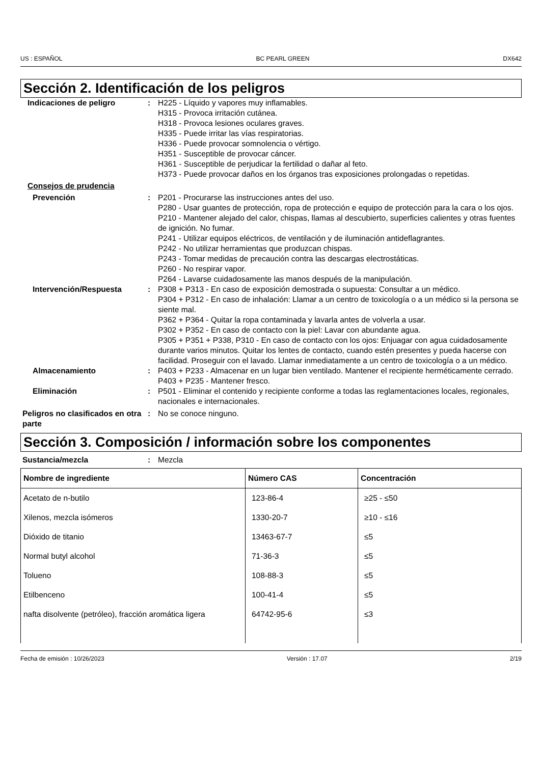US : ESPAÑOL BC PEARL GREEN DX642
Sección 2. Identificación de los peligros
Indicaciones de peligro : H225 - Líquido y vapores muy inflamables.
H315 - Provoca irritación cutánea.
H318 - Provoca lesiones oculares graves.
H335 - Puede irritar las vías respiratorias.
H336 - Puede provocar somnolencia o vértigo.
H351 - Susceptible de provocar cáncer.
H361 - Susceptible de perjudicar la fertilidad o dañar al feto.
H373 - Puede provocar daños en los órganos tras exposiciones prolongadas o repetidas.
Consejos de prudencia
Prevención : P201 - Procurarse las instrucciones antes del uso.
P280 - Usar guantes de protección, ropa de protección e equipo de protección para la cara o los ojos.
P210 - Mantener alejado del calor, chispas, llamas al descubierto, superficies calientes y otras fuentes de ignición. No fumar.
P241 - Utilizar equipos eléctricos, de ventilación y de iluminación antideflagrantes.
P242 - No utilizar herramientas que produzcan chispas.
P243 - Tomar medidas de precaución contra las descargas electrostáticas.
P260 - No respirar vapor.
P264 - Lavarse cuidadosamente las manos después de la manipulación.
Intervención/Respuesta : P308 + P313 - En caso de exposición demostrada o supuesta: Consultar a un médico.
P304 + P312 - En caso de inhalación: Llamar a un centro de toxicología o a un médico si la persona se siente mal.
P362 + P364 - Quitar la ropa contaminada y lavarla antes de volverla a usar.
P302 + P352 - En caso de contacto con la piel: Lavar con abundante agua.
P305 + P351 + P338, P310 - En caso de contacto con los ojos: Enjuagar con agua cuidadosamente durante varios minutos. Quitar los lentes de contacto, cuando estén presentes y pueda hacerse con facilidad. Proseguir con el lavado. Llamar inmediatamente a un centro de toxicología o a un médico.
Almacenamiento : P403 + P233 - Almacenar en un lugar bien ventilado. Mantener el recipiente herméticamente cerrado.
P403 + P235 - Mantener fresco.
Eliminación : P501 - Eliminar el contenido y recipiente conforme a todas las reglamentaciones locales, regionales, nacionales e internacionales.
Peligros no clasificados en otra parte
: No se conoce ninguno.
Sección 3. Composición / información sobre los componentes
Sustancia/mezcla : Mezcla
| Nombre de ingrediente | Número CAS | Concentración |
| --- | --- | --- |
| Acetato de n-butilo | 123-86-4 | ≥25 - ≤50 |
| Xilenos, mezcla isómeros | 1330-20-7 | ≥10 - ≤16 |
| Dióxido de titanio | 13463-67-7 | ≤5 |
| Normal butyl alcohol | 71-36-3 | ≤5 |
| Tolueno | 108-88-3 | ≤5 |
| Etilbenceno | 100-41-4 | ≤5 |
| nafta disolvente (petróleo), fracción aromática ligera | 64742-95-6 | ≤3 |
Fecha de emisión : 10/26/2023 Versión : 17.07 2/19